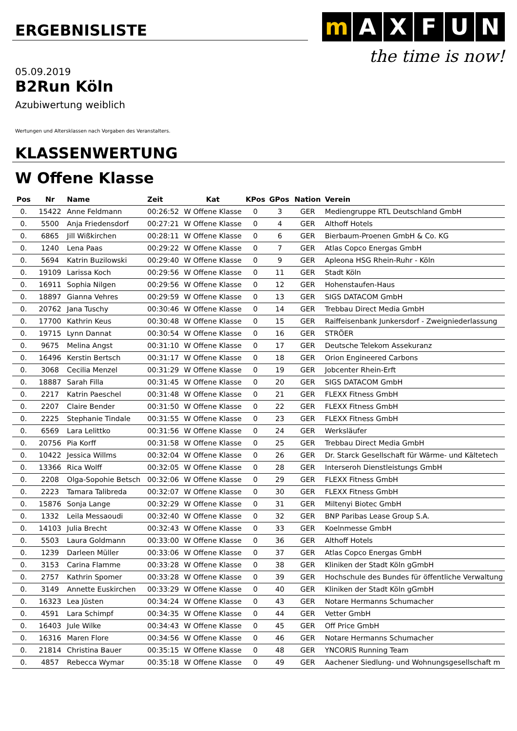ERGEBNISLISTE
m A X F U N
the time is now!
05.09.2019
B2Run Köln
Azubiwertung weiblich
Wertungen und Altersklassen nach Vorgaben des Veranstalters.
KLASSENWERTUNG
W Offene Klasse
| Pos | Nr | Name | Zeit | Kat | KPos | GPos | Nation | Verein |
| --- | --- | --- | --- | --- | --- | --- | --- | --- |
| 0. | 15422 | Anne Feldmann | 00:26:52 | W Offene Klasse | 0 | 3 | GER | Mediengruppe RTL Deutschland GmbH |
| 0. | 5500 | Anja Friedensdorf | 00:27:21 | W Offene Klasse | 0 | 4 | GER | Althoff Hotels |
| 0. | 6865 | Jill Wißkirchen | 00:28:11 | W Offene Klasse | 0 | 6 | GER | Bierbaum-Proenen GmbH & Co. KG |
| 0. | 1240 | Lena Paas | 00:29:22 | W Offene Klasse | 0 | 7 | GER | Atlas Copco Energas GmbH |
| 0. | 5694 | Katrin Buzilowski | 00:29:40 | W Offene Klasse | 0 | 9 | GER | Apleona HSG Rhein-Ruhr - Köln |
| 0. | 19109 | Larissa Koch | 00:29:56 | W Offene Klasse | 0 | 11 | GER | Stadt Köln |
| 0. | 16911 | Sophia Nilgen | 00:29:56 | W Offene Klasse | 0 | 12 | GER | Hohenstaufen-Haus |
| 0. | 18897 | Gianna Vehres | 00:29:59 | W Offene Klasse | 0 | 13 | GER | SIGS DATACOM GmbH |
| 0. | 20762 | Jana Tuschy | 00:30:46 | W Offene Klasse | 0 | 14 | GER | Trebbau Direct Media GmbH |
| 0. | 17700 | Kathrin Keus | 00:30:48 | W Offene Klasse | 0 | 15 | GER | Raiffeisenbank Junkersdorf - Zweigniederlassung |
| 0. | 19715 | Lynn Dannat | 00:30:54 | W Offene Klasse | 0 | 16 | GER | STRÖER |
| 0. | 9675 | Melina Angst | 00:31:10 | W Offene Klasse | 0 | 17 | GER | Deutsche Telekom Assekuranz |
| 0. | 16496 | Kerstin Bertsch | 00:31:17 | W Offene Klasse | 0 | 18 | GER | Orion Engineered Carbons |
| 0. | 3068 | Cecilia Menzel | 00:31:29 | W Offene Klasse | 0 | 19 | GER | Jobcenter Rhein-Erft |
| 0. | 18887 | Sarah Filla | 00:31:45 | W Offene Klasse | 0 | 20 | GER | SIGS DATACOM GmbH |
| 0. | 2217 | Katrin Paeschel | 00:31:48 | W Offene Klasse | 0 | 21 | GER | FLEXX Fitness GmbH |
| 0. | 2207 | Claire Bender | 00:31:50 | W Offene Klasse | 0 | 22 | GER | FLEXX Fitness GmbH |
| 0. | 2225 | Stephanie Tindale | 00:31:55 | W Offene Klasse | 0 | 23 | GER | FLEXX Fitness GmbH |
| 0. | 6569 | Lara Lelittko | 00:31:56 | W Offene Klasse | 0 | 24 | GER | Werksläufer |
| 0. | 20756 | Pia Korff | 00:31:58 | W Offene Klasse | 0 | 25 | GER | Trebbau Direct Media GmbH |
| 0. | 10422 | Jessica Willms | 00:32:04 | W Offene Klasse | 0 | 26 | GER | Dr. Starck Gesellschaft für Wärme- und Kältetech |
| 0. | 13366 | Rica Wolff | 00:32:05 | W Offene Klasse | 0 | 28 | GER | Interseroh Dienstleistungs GmbH |
| 0. | 2208 | Olga-Sopohie Betsch | 00:32:06 | W Offene Klasse | 0 | 29 | GER | FLEXX Fitness GmbH |
| 0. | 2223 | Tamara Talibreda | 00:32:07 | W Offene Klasse | 0 | 30 | GER | FLEXX Fitness GmbH |
| 0. | 15876 | Sonja Lange | 00:32:29 | W Offene Klasse | 0 | 31 | GER | Miltenyi Biotec GmbH |
| 0. | 1332 | Leila Messaoudi | 00:32:40 | W Offene Klasse | 0 | 32 | GER | BNP Paribas Lease Group S.A. |
| 0. | 14103 | Julia Brecht | 00:32:43 | W Offene Klasse | 0 | 33 | GER | Koelnmesse GmbH |
| 0. | 5503 | Laura Goldmann | 00:33:00 | W Offene Klasse | 0 | 36 | GER | Althoff Hotels |
| 0. | 1239 | Darleen Müller | 00:33:06 | W Offene Klasse | 0 | 37 | GER | Atlas Copco Energas GmbH |
| 0. | 3153 | Carina Flamme | 00:33:28 | W Offene Klasse | 0 | 38 | GER | Kliniken der Stadt Köln gGmbH |
| 0. | 2757 | Kathrin Spomer | 00:33:28 | W Offene Klasse | 0 | 39 | GER | Hochschule des Bundes für öffentliche Verwaltung |
| 0. | 3149 | Annette Euskirchen | 00:33:29 | W Offene Klasse | 0 | 40 | GER | Kliniken der Stadt Köln gGmbH |
| 0. | 16323 | Lea Jüsten | 00:34:24 | W Offene Klasse | 0 | 43 | GER | Notare Hermanns Schumacher |
| 0. | 4591 | Lara Schimpf | 00:34:35 | W Offene Klasse | 0 | 44 | GER | Vetter GmbH |
| 0. | 16403 | Jule Wilke | 00:34:43 | W Offene Klasse | 0 | 45 | GER | Off Price GmbH |
| 0. | 16316 | Maren Flore | 00:34:56 | W Offene Klasse | 0 | 46 | GER | Notare Hermanns Schumacher |
| 0. | 21814 | Christina Bauer | 00:35:15 | W Offene Klasse | 0 | 48 | GER | YNCORIS Running Team |
| 0. | 4857 | Rebecca Wymar | 00:35:18 | W Offene Klasse | 0 | 49 | GER | Aachener Siedlung- und Wohnungsgesellschaft m |